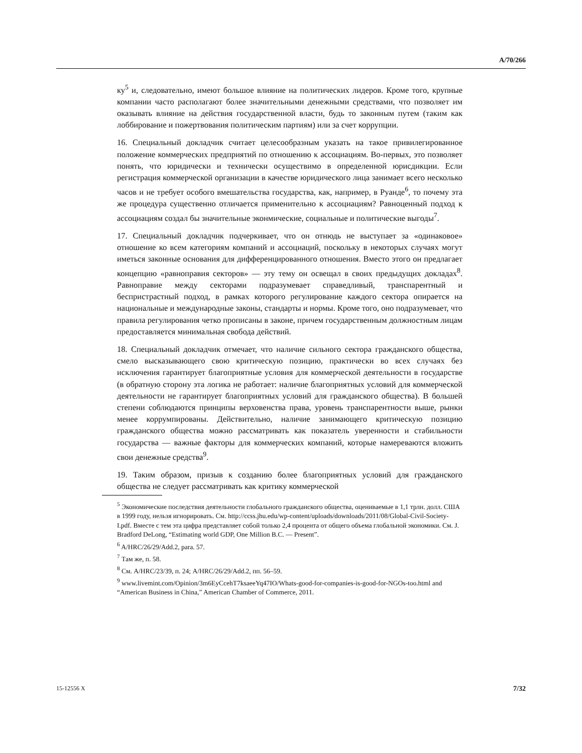A/70/266
ку<sup>5</sup> и, следовательно, имеют большое влияние на политических лидеров. Кроме того, крупные компании часто располагают более значительными денежными средствами, что позволяет им оказывать влияние на действия государственной власти, будь то законным путем (таким как лоббирование и пожертвования политическим партиям) или за счет коррупции.
16. Специальный докладчик считает целесообразным указать на такое привилегированное положение коммерческих предприятий по отношению к ассоциациям. Во-первых, это позволяет понять, что юридически и технически осуществимо в определенной юрисдикции. Если регистрация коммерческой организации в качестве юридического лица занимает всего несколько часов и не требует особого вмешательства государства, как, например, в Руанде<sup>6</sup>, то почему эта же процедура существенно отличается применительно к ассоциациям? Равноценный подход к ассоциациям создал бы значительные эконмические, социальные и политические выгоды<sup>7</sup>.
17. Специальный докладчик подчеркивает, что он отнюдь не выступает за «одинаковое» отношение ко всем категориям компаний и ассоциаций, поскольку в некоторых случаях могут иметься законные основания для дифференцированного отношения. Вместо этого он предлагает концепцию «равноправия секторов» — эту тему он освещал в своих предыдущих докладах<sup>8</sup>. Равноправие между секторами подразумевает справедливый, транспарентный и беспристрастный подход, в рамках которого регулирование каждого сектора опирается на национальные и международные законы, стандарты и нормы. Кроме того, оно подразумевает, что правила регулирования четко прописаны в законе, причем государственным должностным лицам предоставляется минимальная свобода действий.
18. Специальный докладчик отмечает, что наличие сильного сектора гражданского общества, смело высказывающего свою критическую позицию, практически во всех случаях без исключения гарантирует благоприятные условия для коммерческой деятельности в государстве (в обратную сторону эта логика не работает: наличие благоприятных условий для коммерческой деятельности не гарантирует благоприятных условий для гражданского общества). В большей степени соблюдаются принципы верховенства права, уровень транспарентности выше, рынки менее коррумпированы. Действительно, наличие занимающего критическую позицию гражданского общества можно рассматривать как показатель уверенности и стабильности государства — важные факторы для коммерческих компаний, которые намереваются вложить свои денежные средства<sup>9</sup>.
19. Таким образом, призыв к созданию более благоприятных условий для гражданского общества не следует рассматривать как критику коммерческой
<sup>5</sup> Экономические последствия деятельности глобального гражданского общества, оцениваемые в 1,1 трлн. долл. США в 1999 году, нельзя игнорировать. См. http://ccss.jhu.edu/wp-content/uploads/downloads/2011/08/Global-Civil-Society-I.pdf. Вместе с тем эта цифра представляет собой только 2,4 процента от общего объема глобальной экономики. См. J. Bradford DeLong, “Estimating world GDP, One Million B.C. — Present”.
<sup>6</sup> A/HRC/26/29/Add.2, para. 57.
<sup>7</sup> Там же, п. 58.
<sup>8</sup> См. A/HRC/23/39, п. 24; A/HRC/26/29/Add.2, пп. 56–59.
<sup>9</sup> www.livemint.com/Opinion/3m6EyCcehT7ksaeeYq47IO/Whats-good-for-companies-is-good-for-NGOs-too.html and “American Business in China,” American Chamber of Commerce, 2011.
15-12556 X 7/32